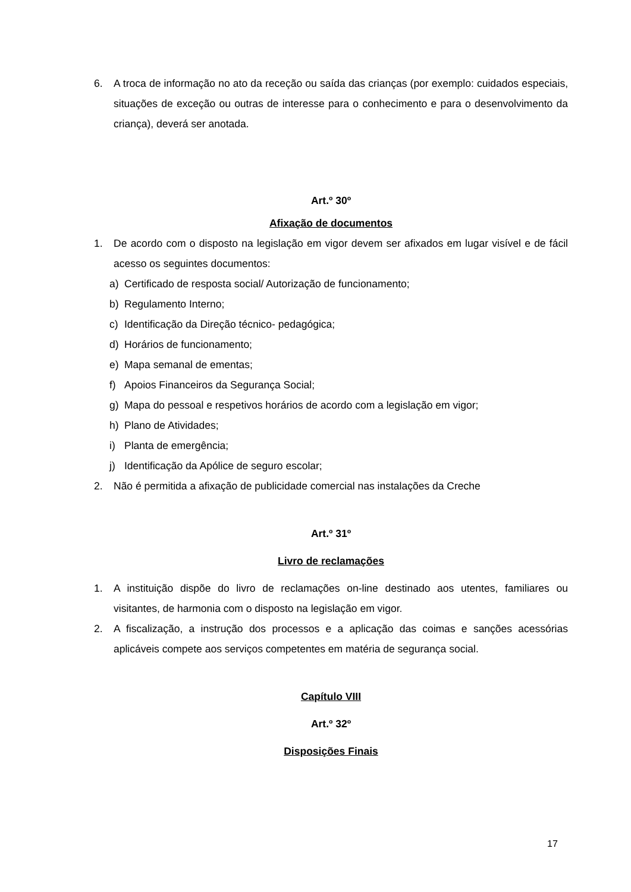6. A troca de informação no ato da receção ou saída das crianças (por exemplo: cuidados especiais, situações de exceção ou outras de interesse para o conhecimento e para o desenvolvimento da criança), deverá ser anotada.
Art.º 30º
Afixação de documentos
1. De acordo com o disposto na legislação em vigor devem ser afixados em lugar visível e de fácil acesso os seguintes documentos:
a) Certificado de resposta social/ Autorização de funcionamento;
b) Regulamento Interno;
c) Identificação da Direção técnico- pedagógica;
d) Horários de funcionamento;
e) Mapa semanal de ementas;
f) Apoios Financeiros da Segurança Social;
g) Mapa do pessoal e respetivos horários de acordo com a legislação em vigor;
h) Plano de Atividades;
i) Planta de emergência;
j) Identificação da Apólice de seguro escolar;
2. Não é permitida a afixação de publicidade comercial nas instalações da Creche
Art.º 31º
Livro de reclamações
1. A instituição dispõe do livro de reclamações on-line destinado aos utentes, familiares ou visitantes, de harmonia com o disposto na legislação em vigor.
2. A fiscalização, a instrução dos processos e a aplicação das coimas e sanções acessórias aplicáveis compete aos serviços competentes em matéria de segurança social.
Capítulo VIII
Art.º 32º
Disposições Finais
17